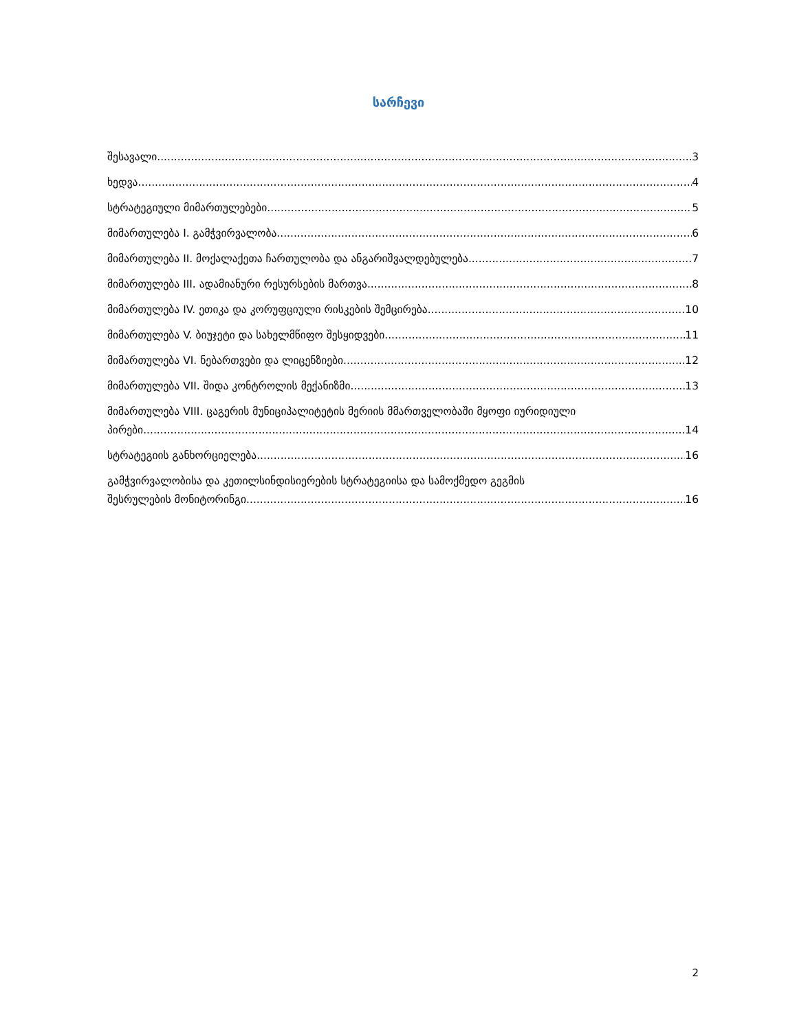სარჩევი
შესავალი 3
ხედვა 4
სტრატეგიული მიმართულებები 5
მიმართულება I. გამჭვირვალობა 6
მიმართულება II. მოქალაქეთა ჩართულობა და ანგარიშვალდებულება 7
მიმართულება III. ადამიანური რესურსების მართვა 8
მიმართულება IV. ეთიკა და კორუფციული რისკების შემცირება 10
მიმართულება V. ბიუჯეტი და სახელმწიფო შესყიდვები 11
მიმართულება VI. ნებართვები და ლიცენზიები 12
მიმართულება VII. შიდა კონტროლის მექანიზმი 13
მიმართულება VIII. ცაგერის მუნიციპალიტეტის მერიის მმართველობაში მყოფი იურიდიული
პირები 14
სტრატეგიის განხორციელება 16
გამჭვირვალობისა და კეთილსინდისიერების სტრატეგიისა და სამოქმედო გეგმის
შესრულების მონიტორინგი 16
2